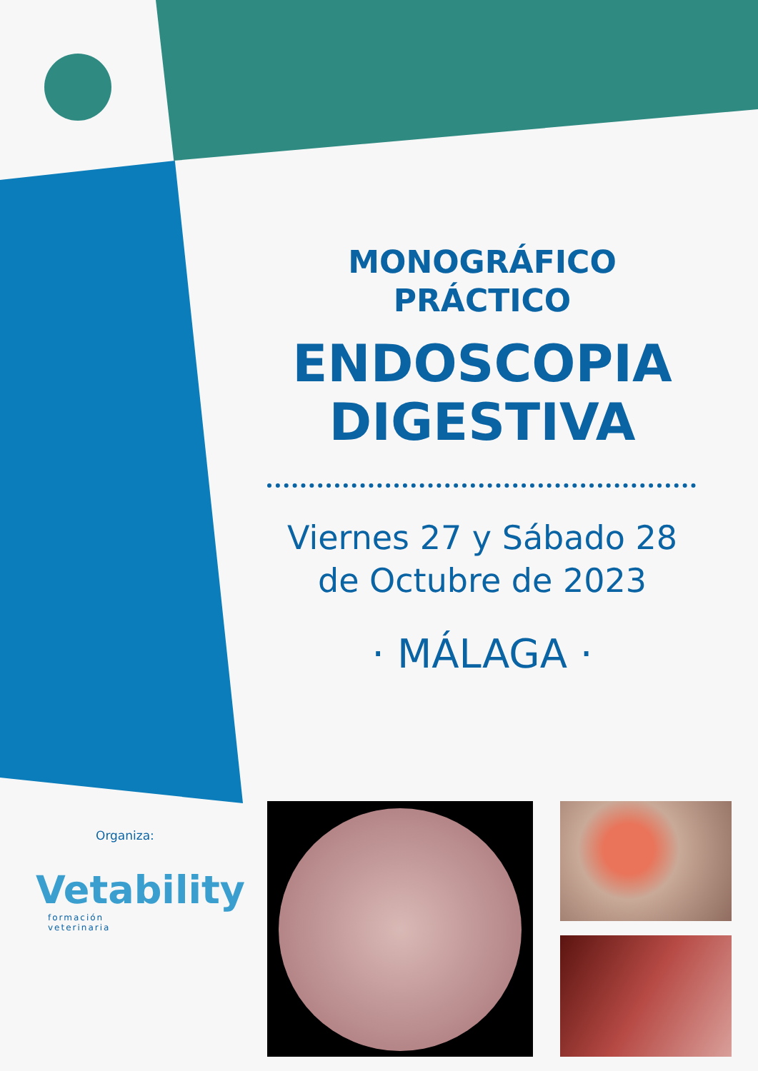MONOGRÁFICO
PRÁCTICO
ENDOSCOPIA
DIGESTIVA
Viernes 27 y Sábado 28
de Octubre de 2023
· MÁLAGA ·
Organiza:
Vetability
formación
veterinaria